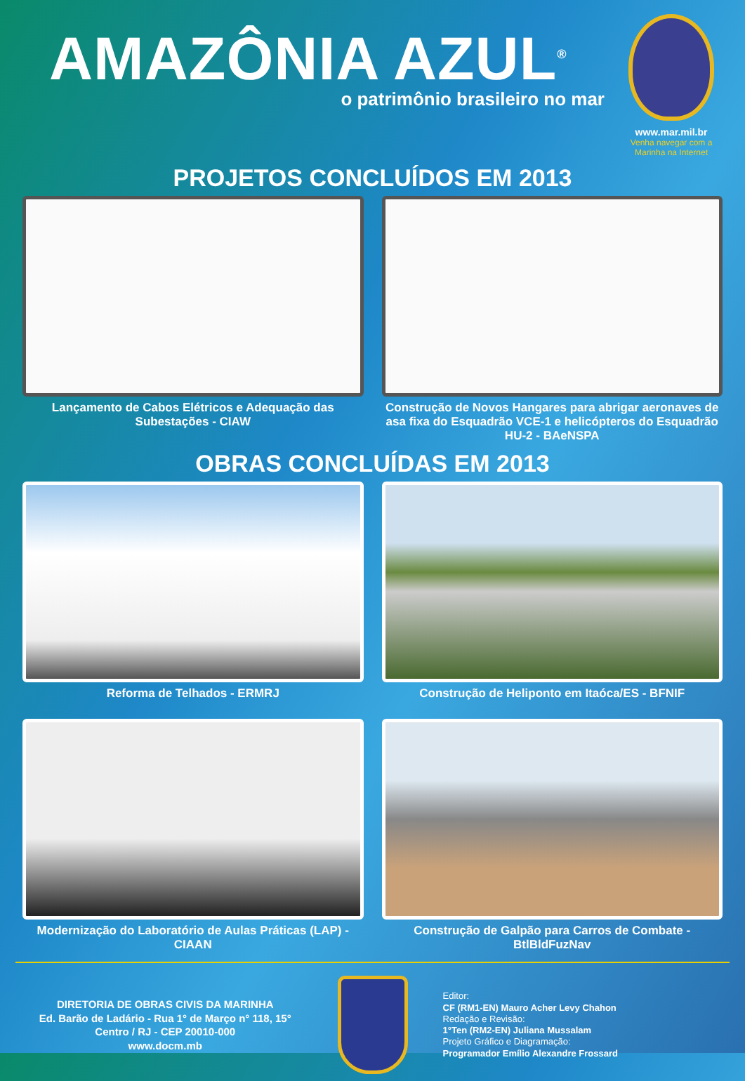AMAZÔNIA AZUL<sup>®</sup>
o patrimônio brasileiro no mar
www.mar.mil.br
Venha navegar com a Marinha na Internet
PROJETOS CONCLUÍDOS EM 2013
Lançamento de Cabos Elétricos e Adequação das Subestações - CIAW
Construção de Novos Hangares para abrigar aeronaves de asa fixa do Esquadrão VCE-1 e helicópteros do Esquadrão HU-2 - BAeNSPA
OBRAS CONCLUÍDAS EM 2013
Reforma de Telhados - ERMRJ
Construção de Heliponto em Itaóca/ES - BFNIF
Modernização do Laboratório de Aulas Práticas (LAP) - CIAAN
Construção de Galpão para Carros de Combate - BtlBldFuzNav
DIRETORIA DE OBRAS CIVIS DA MARINHA
Ed. Barão de Ladário - Rua 1° de Março n° 118, 15°
Centro / RJ - CEP 20010-000
www.docm.mb
Editor:
CF (RM1-EN) Mauro Acher Levy Chahon
Redação e Revisão:
1°Ten (RM2-EN) Juliana Mussalam
Projeto Gráfico e Diagramação:
Programador Emílio Alexandre Frossard